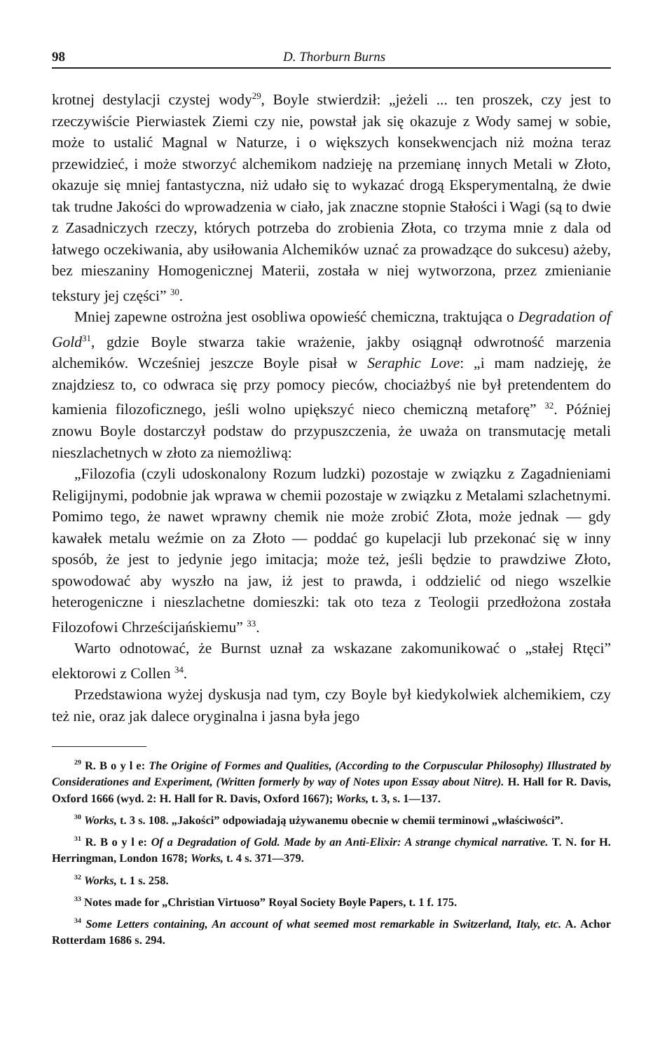98 D. Thorburn Burns
krotnej destylacji czystej wody<sup>29</sup>, Boyle stwierdził: „jeżeli ... ten proszek, czy jest to rzeczywiście Pierwiastek Ziemi czy nie, powstał jak się okazuje z Wody samej w sobie, może to ustalić Magnal w Naturze, i o większych konsekwencjach niż można teraz przewidzieć, i może stworzyć alchemikom nadzieję na przemianę innych Metali w Złoto, okazuje się mniej fantastyczna, niż udało się to wykazać drogą Eksperymentalną, że dwie tak trudne Jakości do wprowadzenia w ciało, jak znaczne stopnie Stałości i Wagi (są to dwie z Zasadniczych rzeczy, których potrzeba do zrobienia Złota, co trzyma mnie z dala od łatwego oczekiwania, aby usiłowania Alchemików uznać za prowadzące do sukcesu) ażeby, bez mieszaniny Homogenicznej Materii, została w niej wytworzona, przez zmienianie tekstury jej części” <sup>30</sup>.
Mniej zapewne ostrożna jest osobliwa opowieść chemiczna, traktująca o Degradation of Gold<sup>31</sup>, gdzie Boyle stwarza takie wrażenie, jakby osiągnął odwrotność marzenia alchemików. Wcześniej jeszcze Boyle pisał w Seraphic Love: „i mam nadzieję, że znajdziesz to, co odwraca się przy pomocy pieców, chociażbyś nie był pretendentem do kamienia filozoficznego, jeśli wolno upiększyć nieco chemiczną metaforę” <sup>32</sup>. Później znowu Boyle dostarczył podstaw do przypuszczenia, że uważa on transmutację metali nieszlachetnych w złoto za niemożliwą:
„Filozofia (czyli udoskonalony Rozum ludzki) pozostaje w związku z Zagadnieniami Religijnymi, podobnie jak wprawa w chemii pozostaje w związku z Metalami szlachetnymi. Pomimo tego, że nawet wprawny chemik nie może zrobić Złota, może jednak — gdy kawałek metalu weźmie on za Złoto — poddać go kupelacji lub przekonać się w inny sposób, że jest to jedynie jego imitacja; może też, jeśli będzie to prawdziwe Złoto, spowodować aby wyszło na jaw, iż jest to prawda, i oddzielić od niego wszelkie heterogeniczne i nieszlachetne domieszki: tak oto teza z Teologii przedłożona została Filozofowi Chrześcijańskiemu” <sup>33</sup>.
Warto odnotować, że Burnst uznał za wskazane zakomunikować o „stałej Rtęci” elektorowi z Collen <sup>34</sup>.
Przedstawiona wyżej dyskusja nad tym, czy Boyle był kiedykolwiek alchemikiem, czy też nie, oraz jak dalece oryginalna i jasna była jego
<sup>29</sup> R. B o y l e: The Origine of Formes and Qualities, (According to the Corpuscular Philosophy) Illustrated by Considerationes and Experiment, (Written formerly by way of Notes upon Essay about Nitre). H. Hall for R. Davis, Oxford 1666 (wyd. 2: H. Hall for R. Davis, Oxford 1667); Works, t. 3, s. 1—137.
<sup>30</sup> Works, t. 3 s. 108. „Jakości” odpowiadają używanemu obecnie w chemii terminowi „właściwości”.
<sup>31</sup> R. B o y l e: Of a Degradation of Gold. Made by an Anti-Elixir: A strange chymical narrative. T. N. for H. Herringman, London 1678; Works, t. 4 s. 371—379.
<sup>32</sup> Works, t. 1 s. 258.
<sup>33</sup> Notes made for „Christian Virtuoso” Royal Society Boyle Papers, t. 1 f. 175.
<sup>34</sup> Some Letters containing, An account of what seemed most remarkable in Switzerland, Italy, etc. A. Achor Rotterdam 1686 s. 294.